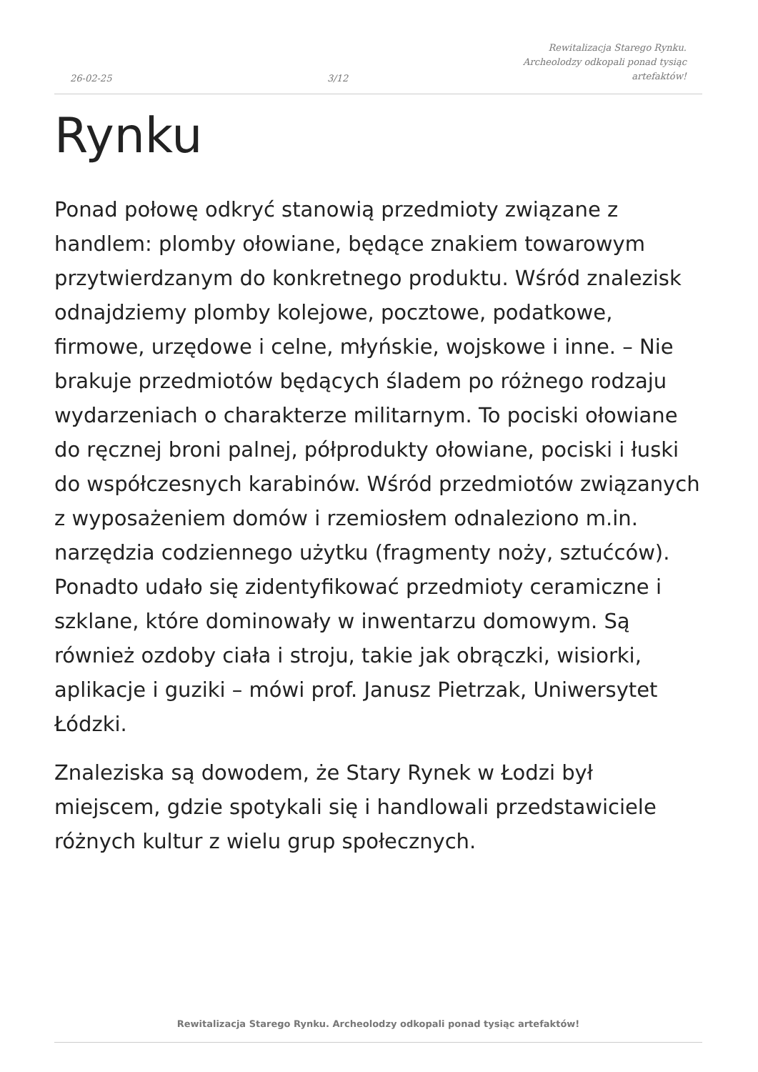26-02-25
3/12
Rewitalizacja Starego Rynku.
Archeolodzy odkopali ponad tysiąc
artefaktów!
Rynku
Ponad połowę odkryć stanowią przedmioty związane z handlem: plomby ołowiane, będące znakiem towarowym przytwierdzanym do konkretnego produktu. Wśród znalezisk odnajdziemy plomby kolejowe, pocztowe, podatkowe, firmowe, urzędowe i celne, młyńskie, wojskowe i inne. – Nie brakuje przedmiotów będących śladem po różnego rodzaju wydarzeniach o charakterze militarnym. To pociski ołowiane do ręcznej broni palnej, półprodukty ołowiane, pociski i łuski do współczesnych karabinów. Wśród przedmiotów związanych z wyposażeniem domów i rzemiosłem odnaleziono m.in. narzędzia codziennego użytku (fragmenty noży, sztućców). Ponadto udało się zidentyfikować przedmioty ceramiczne i szklane, które dominowały w inwentarzu domowym. Są również ozdoby ciała i stroju, takie jak obrączki, wisiorki, aplikacje i guziki – mówi prof. Janusz Pietrzak, Uniwersytet Łódzki.
Znaleziska są dowodem, że Stary Rynek w Łodzi był miejscem, gdzie spotykali się i handlowali przedstawiciele różnych kultur z wielu grup społecznych.
Rewitalizacja Starego Rynku. Archeolodzy odkopali ponad tysiąc artefaktów!